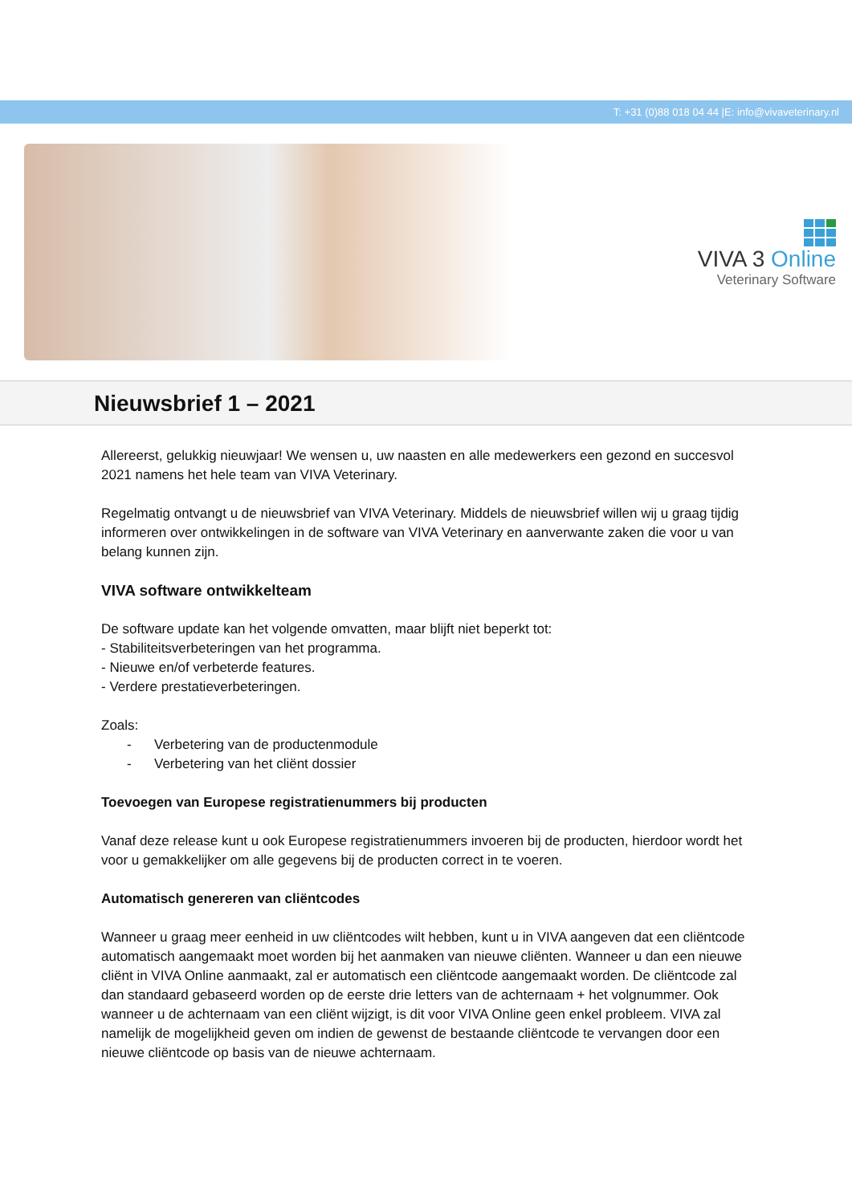T: +31 (0)88 018 04 44 |E: info@vivaveterinary.nl
VIVA 3 Online
Veterinary Software
Nieuwsbrief 1 – 2021
Allereerst, gelukkig nieuwjaar! We wensen u, uw naasten en alle medewerkers een gezond en succesvol 2021 namens het hele team van VIVA Veterinary.
Regelmatig ontvangt u de nieuwsbrief van VIVA Veterinary. Middels de nieuwsbrief willen wij u graag tijdig informeren over ontwikkelingen in de software van VIVA Veterinary en aanverwante zaken die voor u van belang kunnen zijn.
VIVA software ontwikkelteam
De software update kan het volgende omvatten, maar blijft niet beperkt tot:
- Stabiliteitsverbeteringen van het programma.
- Nieuwe en/of verbeterde features.
- Verdere prestatieverbeteringen.
Zoals:
- Verbetering van de productenmodule
- Verbetering van het cliënt dossier
Toevoegen van Europese registratienummers bij producten
Vanaf deze release kunt u ook Europese registratienummers invoeren bij de producten, hierdoor wordt het voor u gemakkelijker om alle gegevens bij de producten correct in te voeren.
Automatisch genereren van cliëntcodes
Wanneer u graag meer eenheid in uw cliëntcodes wilt hebben, kunt u in VIVA aangeven dat een cliëntcode automatisch aangemaakt moet worden bij het aanmaken van nieuwe cliënten. Wanneer u dan een nieuwe cliënt in VIVA Online aanmaakt, zal er automatisch een cliëntcode aangemaakt worden. De cliëntcode zal dan standaard gebaseerd worden op de eerste drie letters van de achternaam + het volgnummer. Ook wanneer u de achternaam van een cliënt wijzigt, is dit voor VIVA Online geen enkel probleem. VIVA zal namelijk de mogelijkheid geven om indien de gewenst de bestaande cliëntcode te vervangen door een nieuwe cliëntcode op basis van de nieuwe achternaam.